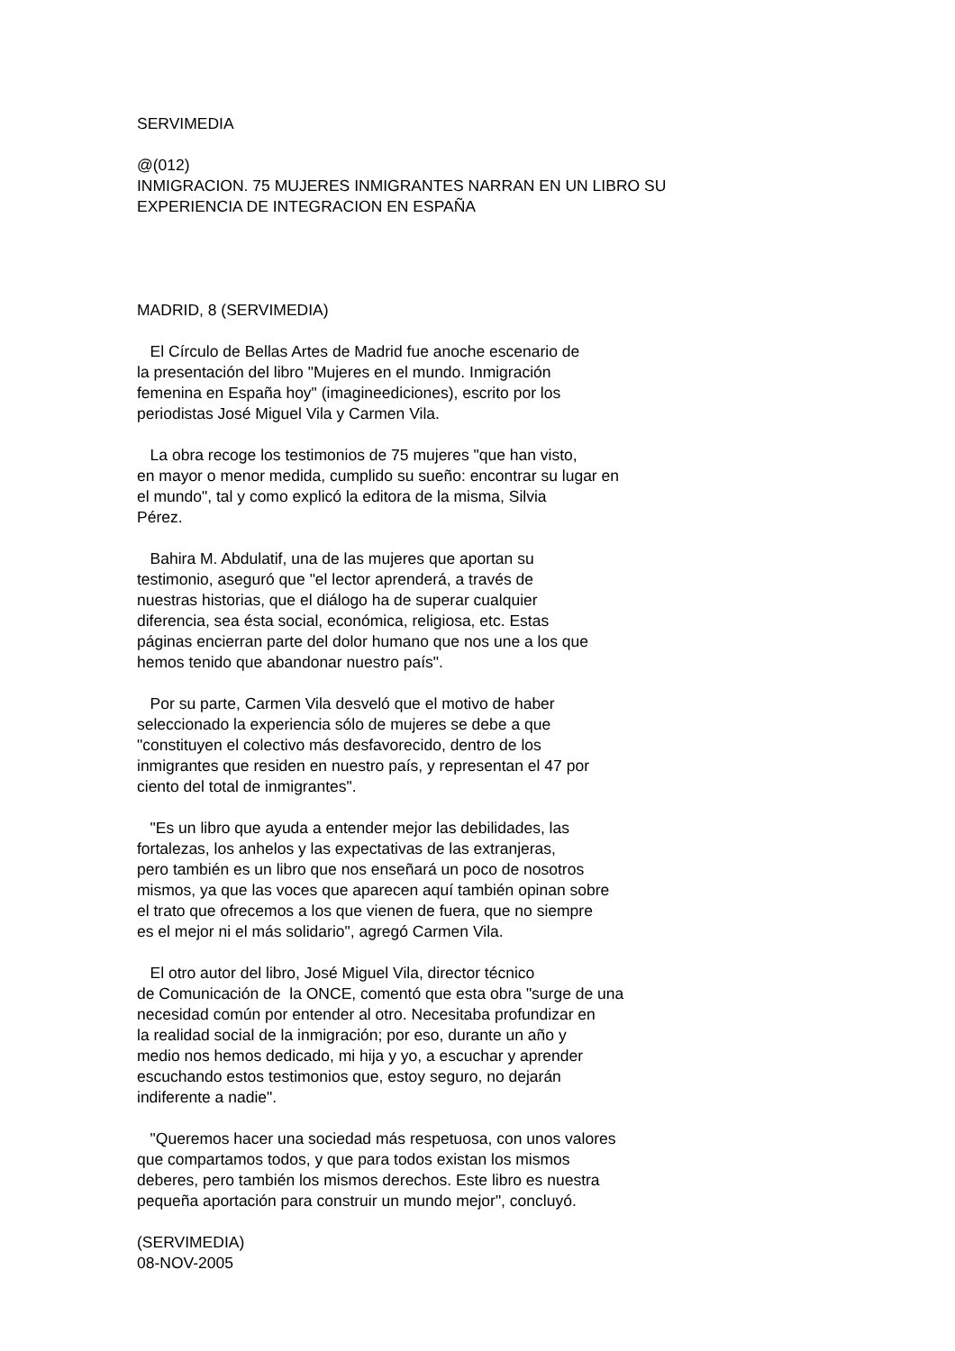SERVIMEDIA
@(012) INMIGRACION. 75 MUJERES INMIGRANTES NARRAN EN UN LIBRO SU EXPERIENCIA DE INTEGRACION EN ESPAÑA
MADRID, 8 (SERVIMEDIA)
El Círculo de Bellas Artes de Madrid fue anoche escenario de la presentación del libro "Mujeres en el mundo. Inmigración femenina en España hoy" (imagineediciones), escrito por los periodistas José Miguel Vila y Carmen Vila.
La obra recoge los testimonios de 75 mujeres "que han visto, en mayor o menor medida, cumplido su sueño: encontrar su lugar en el mundo", tal y como explicó la editora de la misma, Silvia Pérez.
Bahira M. Abdulatif, una de las mujeres que aportan su testimonio, aseguró que "el lector aprenderá, a través de nuestras historias, que el diálogo ha de superar cualquier diferencia, sea ésta social, económica, religiosa, etc. Estas páginas encierran parte del dolor humano que nos une a los que hemos tenido que abandonar nuestro país".
Por su parte, Carmen Vila desveló que el motivo de haber seleccionado la experiencia sólo de mujeres se debe a que "constituyen el colectivo más desfavorecido, dentro de los inmigrantes que residen en nuestro país, y representan el 47 por ciento del total de inmigrantes".
"Es un libro que ayuda a entender mejor las debilidades, las fortalezas, los anhelos y las expectativas de las extranjeras, pero también es un libro que nos enseñará un poco de nosotros mismos, ya que las voces que aparecen aquí también opinan sobre el trato que ofrecemos a los que vienen de fuera, que no siempre es el mejor ni el más solidario", agregó Carmen Vila.
El otro autor del libro, José Miguel Vila, director técnico de Comunicación de la ONCE, comentó que esta obra "surge de una necesidad común por entender al otro. Necesitaba profundizar en la realidad social de la inmigración; por eso, durante un año y medio nos hemos dedicado, mi hija y yo, a escuchar y aprender escuchando estos testimonios que, estoy seguro, no dejarán indiferente a nadie".
"Queremos hacer una sociedad más respetuosa, con unos valores que compartamos todos, y que para todos existan los mismos deberes, pero también los mismos derechos. Este libro es nuestra pequeña aportación para construir un mundo mejor", concluyó.
(SERVIMEDIA) 08-NOV-2005